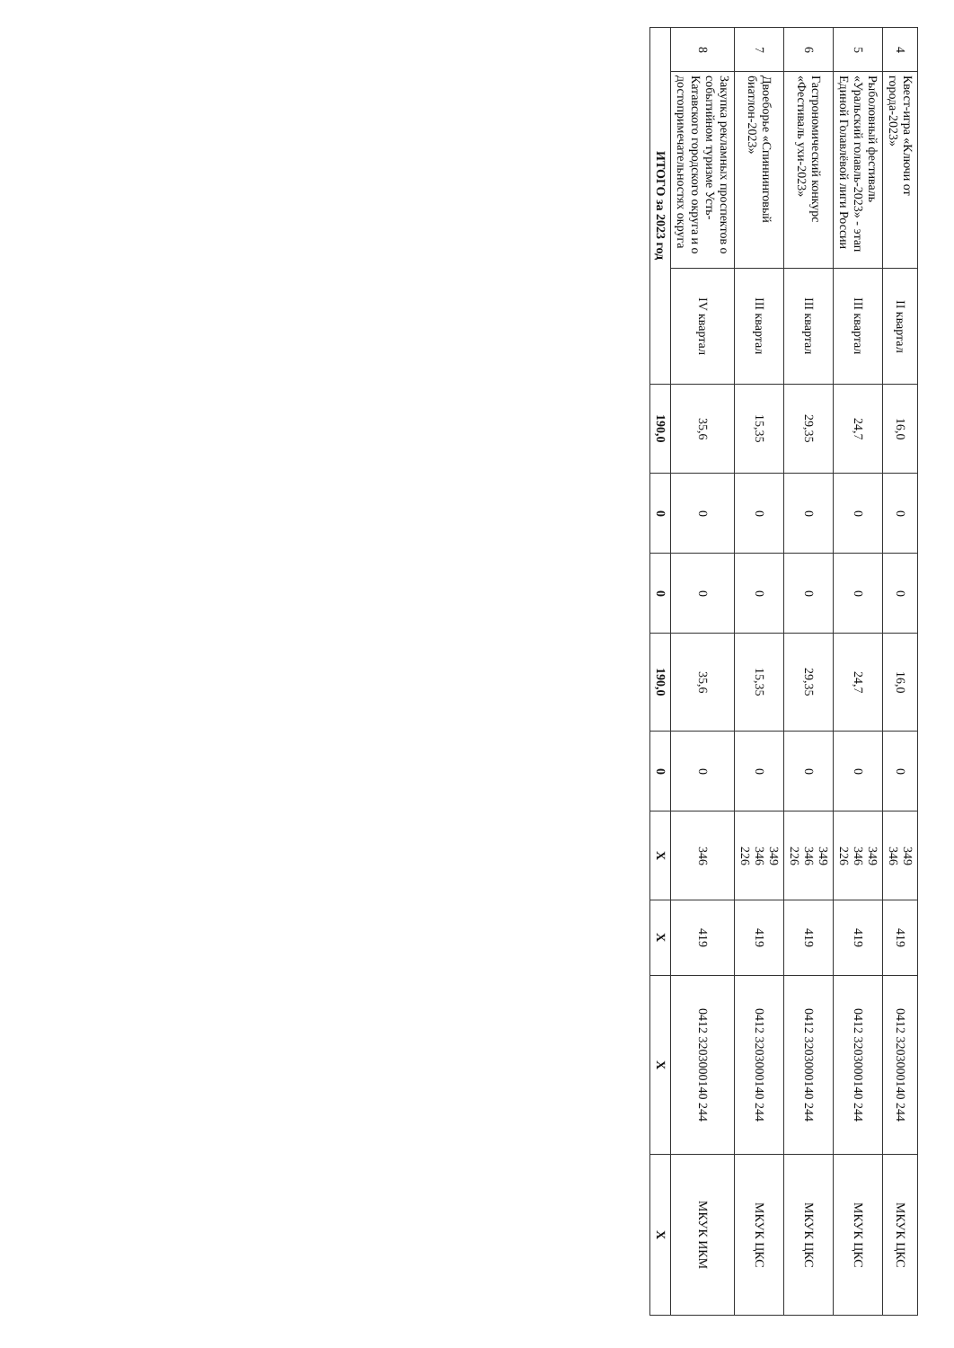| 4 | Квест-игра «Ключи от города-2023» | II квартал | 16,0 | 0 | 0 | 16,0 | 0 | 349 346 | 419 | 0412 3203000140 244 | МКУК ЦКС |
| 5 | Рыболовный фестиваль «Уральский голавль-2023» - этап Единой Голавлёвой лиги России | III квартал | 24,7 | 0 | 0 | 24,7 | 0 | 349 346 226 | 419 | 0412 3203000140 244 | МКУК ЦКС |
| 6 | Гастрономический конкурс «Фестиваль ухи-2023» | III квартал | 29,35 | 0 | 0 | 29,35 | 0 | 349 346 226 | 419 | 0412 3203000140 244 | МКУК ЦКС |
| 7 | Двоеборье «Спиннинговый биатлон-2023» | III квартал | 15,35 | 0 | 0 | 15,35 | 0 | 349 346 226 | 419 | 0412 3203000140 244 | МКУК ЦКС |
| 8 | Закупка рекламных проспектов о событийном туризме Усть-Катавского городского округа и о достопримечательностях округа | IV квартал | 35,6 | 0 | 0 | 35,6 | 0 | 346 | 419 | 0412 3203000140 244 | МКУК ИКМ |
| ИТОГО за 2023 год | | | 190,0 | 0 | 0 | 190,0 | 0 | Х | Х | Х | Х |